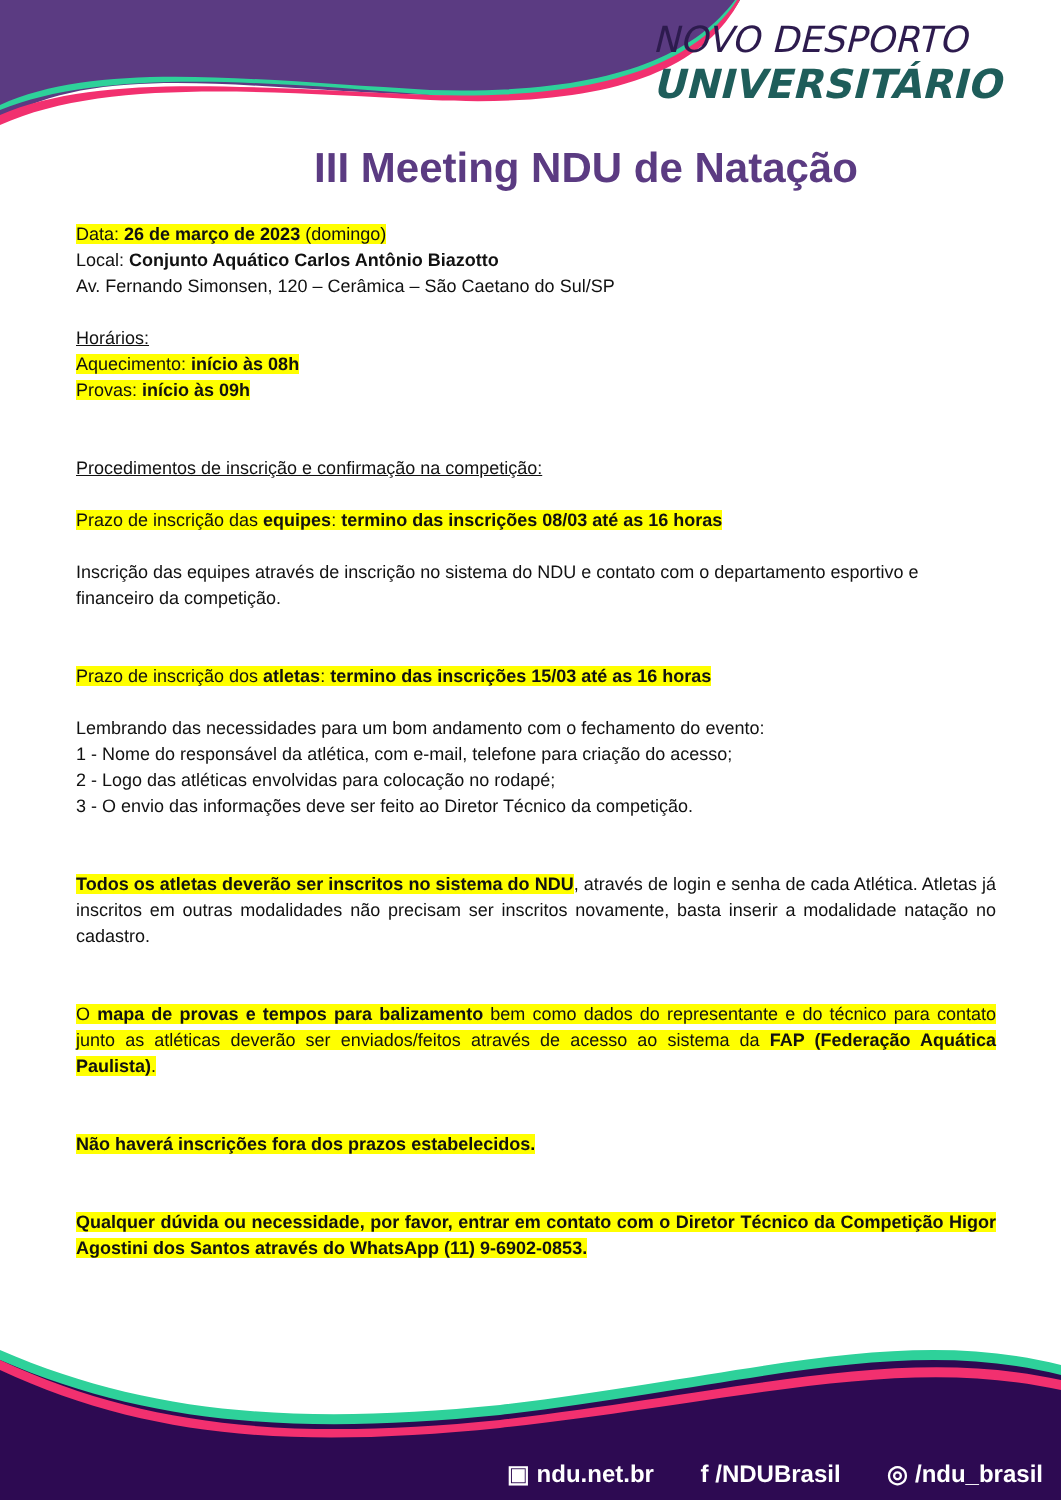NOVO DESPORTO
UNIVERSITÁRIO
III Meeting NDU de Natação
Data: 26 de março de 2023 (domingo)
Local: Conjunto Aquático Carlos Antônio Biazotto
Av. Fernando Simonsen, 120 – Cerâmica – São Caetano do Sul/SP
Horários:
Aquecimento: início às 08h
Provas: início às 09h
Procedimentos de inscrição e confirmação na competição:
Prazo de inscrição das equipes: termino das inscrições 08/03 até as 16 horas
Inscrição das equipes através de inscrição no sistema do NDU e contato com o departamento esportivo e financeiro da competição.
Prazo de inscrição dos atletas: termino das inscrições 15/03 até as 16 horas
Lembrando das necessidades para um bom andamento com o fechamento do evento:
1 - Nome do responsável da atlética, com e-mail, telefone para criação do acesso;
2 - Logo das atléticas envolvidas para colocação no rodapé;
3 - O envio das informações deve ser feito ao Diretor Técnico da competição.
Todos os atletas deverão ser inscritos no sistema do NDU, através de login e senha de cada Atlética. Atletas já inscritos em outras modalidades não precisam ser inscritos novamente, basta inserir a modalidade natação no cadastro.
O mapa de provas e tempos para balizamento bem como dados do representante e do técnico para contato junto as atléticas deverão ser enviados/feitos através de acesso ao sistema da FAP (Federação Aquática Paulista).
Não haverá inscrições fora dos prazos estabelecidos.
Qualquer dúvida ou necessidade, por favor, entrar em contato com o Diretor Técnico da Competição Higor Agostini dos Santos através do WhatsApp (11) 9-6902-0853.
▣ ndu.net.br f /NDUBrasil ◎ /ndu_brasil